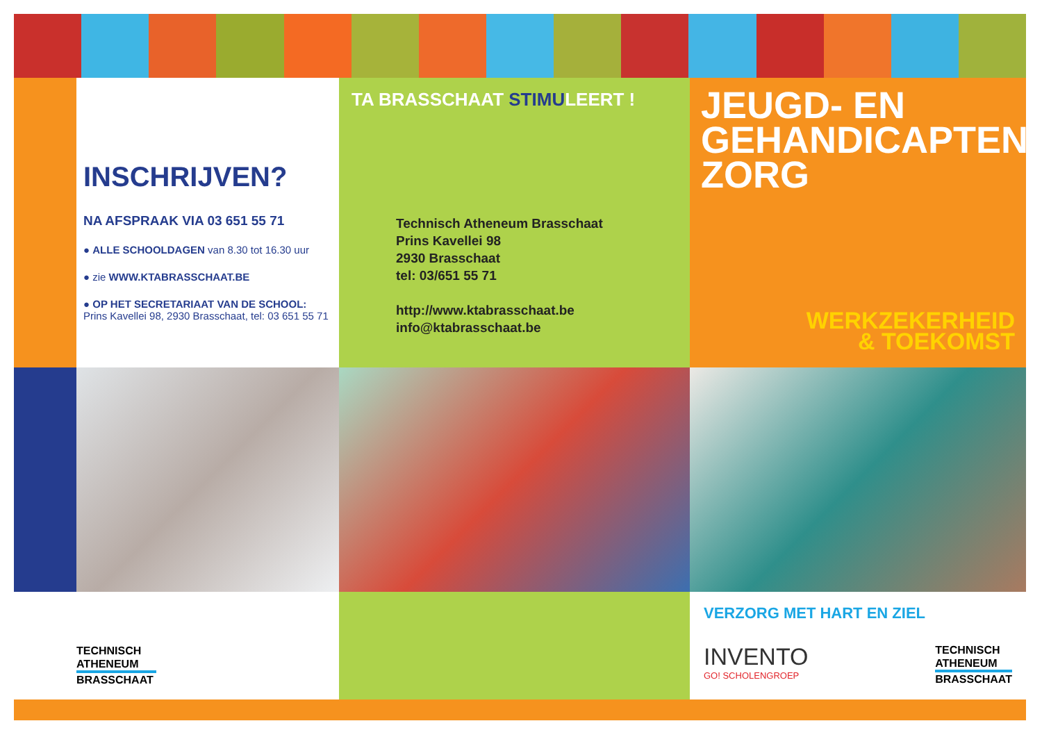INSCHRIJVEN?
NA AFSPRAAK VIA 03 651 55 71
● ALLE SCHOOLDAGEN van 8.30 tot 16.30 uur
● zie WWW.KTABRASSCHAAT.BE
● OP HET SECRETARIAAT VAN DE SCHOOL:
Prins Kavellei 98, 2930 Brasschaat, tel: 03 651 55 71
TA BRASSCHAAT STIMULEERT !
Technisch Atheneum Brasschaat
Prins Kavellei 98
2930 Brasschaat
tel: 03/651 55 71
http://www.ktabrasschaat.be
info@ktabrasschaat.be
JEUGD- EN
GEHANDICAPTEN-
ZORG
WERKZEKERHEID
& TOEKOMST
TECHNISCH
ATHENEUM
BRASSCHAAT
VERZORG MET HART EN ZIEL
INVENTO
GO! SCHOLENGROEP
TECHNISCH
ATHENEUM
BRASSCHAAT